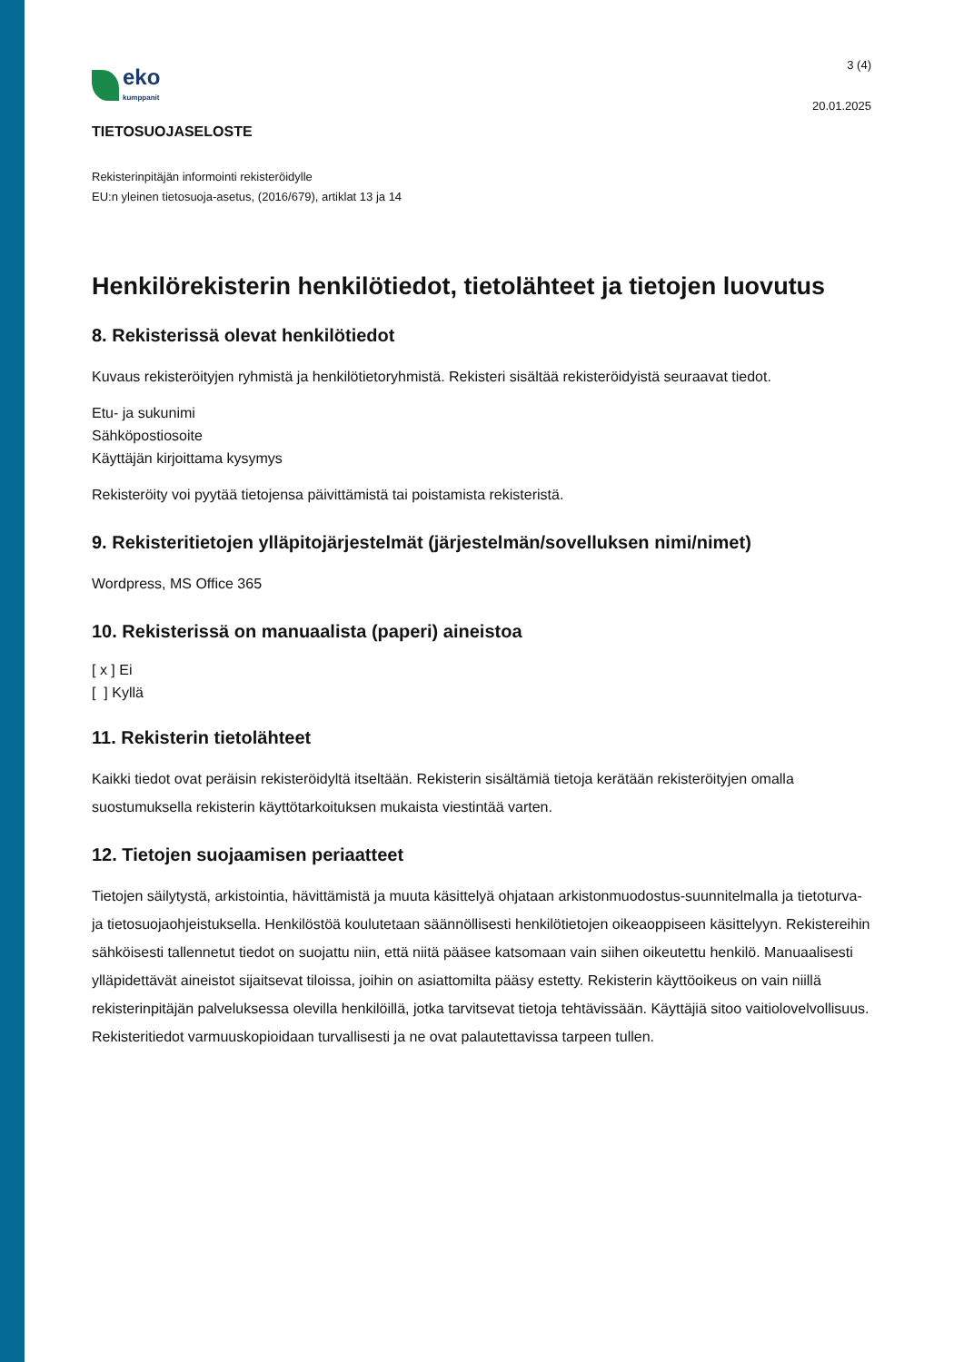eko
kumppanit
3 (4)
20.01.2025
TIETOSUOJASELOSTE
Rekisterinpitäjän informointi rekisteröidylle
EU:n yleinen tietosuoja-asetus, (2016/679), artiklat 13 ja 14
Henkilörekisterin henkilötiedot, tietolähteet ja tietojen luovutus
8. Rekisterissä olevat henkilötiedot
Kuvaus rekisteröityjen ryhmistä ja henkilötietoryhmistä. Rekisteri sisältää rekisteröidyistä seuraavat tiedot.
Etu- ja sukunimi
Sähköpostiosoite
Käyttäjän kirjoittama kysymys
Rekisteröity voi pyytää tietojensa päivittämistä tai poistamista rekisteristä.
9. Rekisteritietojen ylläpitojärjestelmät (järjestelmän/sovelluksen nimi/nimet)
Wordpress, MS Office 365
10. Rekisterissä on manuaalista (paperi) aineistoa
[ x ] Ei
[ ] Kyllä
11. Rekisterin tietolähteet
Kaikki tiedot ovat peräisin rekisteröidyltä itseltään. Rekisterin sisältämiä tietoja kerätään rekisteröityjen omalla suostumuksella rekisterin käyttötarkoituksen mukaista viestintää varten.
12. Tietojen suojaamisen periaatteet
Tietojen säilytystä, arkistointia, hävittämistä ja muuta käsittelyä ohjataan arkistonmuodostus-suunnitelmalla ja tietoturva- ja tietosuojaohjeistuksella. Henkilöstöä koulutetaan säännöllisesti henkilötietojen oikeaoppiseen käsittelyyn. Rekistereihin sähköisesti tallennetut tiedot on suojattu niin, että niitä pääsee katsomaan vain siihen oikeutettu henkilö. Manuaalisesti ylläpidettävät aineistot sijaitsevat tiloissa, joihin on asiattomilta pääsy estetty. Rekisterin käyttöoikeus on vain niillä rekisterinpitäjän palveluksessa olevilla henkilöillä, jotka tarvitsevat tietoja tehtävissään. Käyttäjiä sitoo vaitiolovelvollisuus. Rekisteritiedot varmuuskopioidaan turvallisesti ja ne ovat palautettavissa tarpeen tullen.